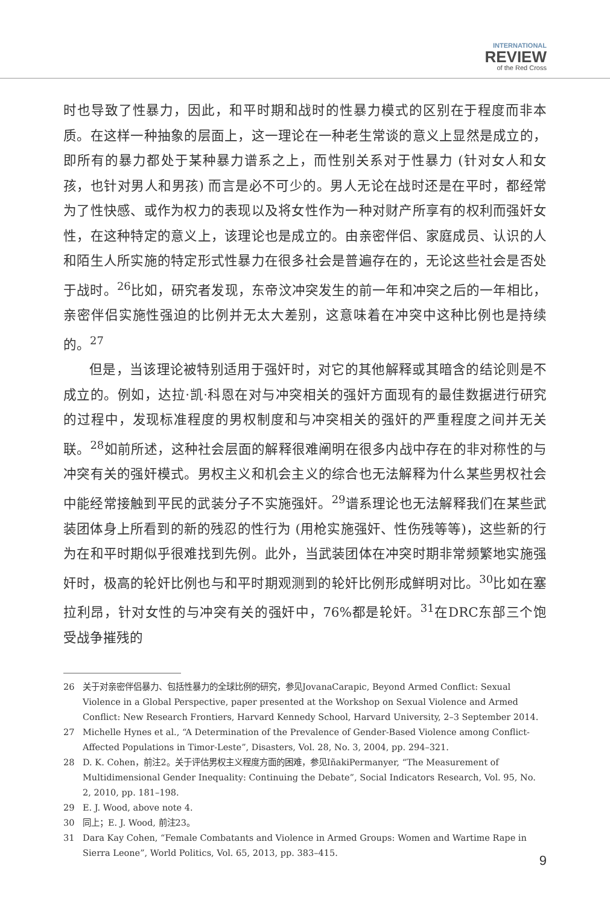INTERNATIONAL
REVIEW
of the Red Cross
时也导致了性暴力，因此，和平时期和战时的性暴力模式的区别在于程度而非本质。在这样一种抽象的层面上，这一理论在一种老生常谈的意义上显然是成立的，即所有的暴力都处于某种暴力谱系之上，而性别关系对于性暴力 (针对女人和女孩，也针对男人和男孩) 而言是必不可少的。男人无论在战时还是在平时，都经常为了性快感、或作为权力的表现以及将女性作为一种对财产所享有的权利而强奸女性，在这种特定的意义上，该理论也是成立的。由亲密伴侣、家庭成员、认识的人和陌生人所实施的特定形式性暴力在很多社会是普遍存在的，无论这些社会是否处于战时。<sup>26</sup>比如，研究者发现，东帝汶冲突发生的前一年和冲突之后的一年相比，亲密伴侣实施性强迫的比例并无太大差别，这意味着在冲突中这种比例也是持续的。<sup>27</sup>
但是，当该理论被特别适用于强奸时，对它的其他解释或其暗含的结论则是不成立的。例如，达拉·凯·科恩在对与冲突相关的强奸方面现有的最佳数据进行研究的过程中，发现标准程度的男权制度和与冲突相关的强奸的严重程度之间并无关联。<sup>28</sup>如前所述，这种社会层面的解释很难阐明在很多内战中存在的非对称性的与冲突有关的强奸模式。男权主义和机会主义的综合也无法解释为什么某些男权社会中能经常接触到平民的武装分子不实施强奸。<sup>29</sup>谱系理论也无法解释我们在某些武装团体身上所看到的新的残忍的性行为 (用枪实施强奸、性伤残等等)，这些新的行为在和平时期似乎很难找到先例。此外，当武装团体在冲突时期非常频繁地实施强奸时，极高的轮奸比例也与和平时期观测到的轮奸比例形成鲜明对比。<sup>30</sup>比如在塞拉利昂，针对女性的与冲突有关的强奸中，76%都是轮奸。<sup>31</sup>在DRC东部三个饱受战争摧残的
26 关于对亲密伴侣暴力、包括性暴力的全球比例的研究，参见JovanaCarapic, Beyond Armed Conflict: Sexual Violence in a Global Perspective, paper presented at the Workshop on Sexual Violence and Armed Conflict: New Research Frontiers, Harvard Kennedy School, Harvard University, 2–3 September 2014.
27 Michelle Hynes et al., “A Determination of the Prevalence of Gender-Based Violence among Conflict-Affected Populations in Timor-Leste”, Disasters, Vol. 28, No. 3, 2004, pp. 294–321.
28 D. K. Cohen，前注2。关于评估男权主义程度方面的困难，参见IñakiPermanyer, “The Measurement of Multidimensional Gender Inequality: Continuing the Debate”, Social Indicators Research, Vol. 95, No. 2, 2010, pp. 181–198.
29 E. J. Wood, above note 4.
30 同上；E. J. Wood, 前注23。
31 Dara Kay Cohen, “Female Combatants and Violence in Armed Groups: Women and Wartime Rape in Sierra Leone”, World Politics, Vol. 65, 2013, pp. 383–415.
9